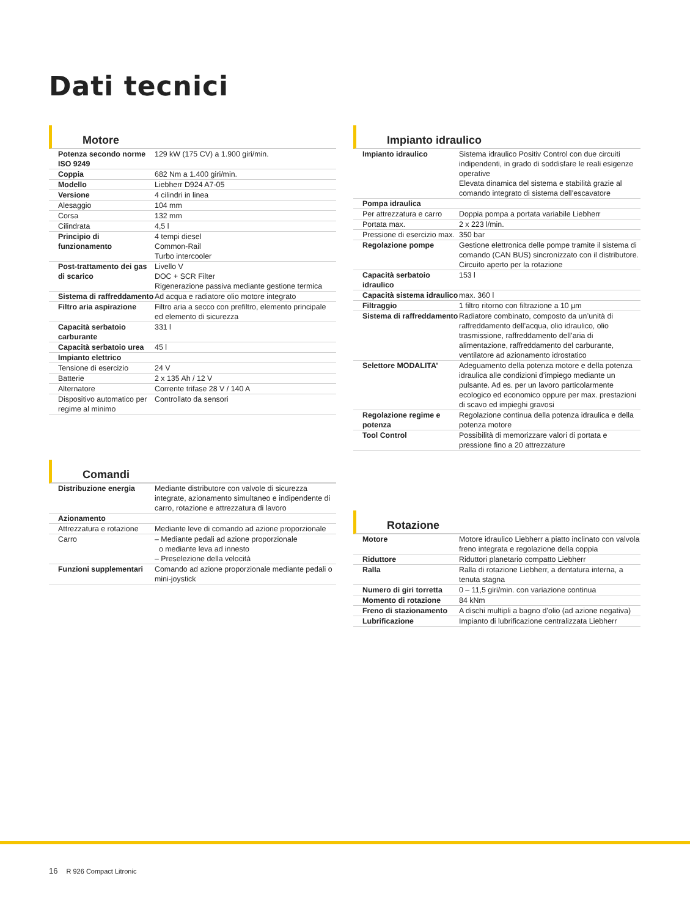Dati tecnici
Motore
| Potenza secondo norme ISO 9249 | 129 kW (175 CV) a 1.900 giri/min. |
| Coppia | 682 Nm a 1.400 giri/min. |
| Modello | Liebherr D924 A7-05 |
| Versione | 4 cilindri in linea |
| Alesaggio | 104 mm |
| Corsa | 132 mm |
| Cilindrata | 4,5 l |
| Principio di funzionamento | 4 tempi diesel Common-Rail Turbo intercooler |
| Post-trattamento dei gas di scarico | Livello V DOC + SCR Filter Rigenerazione passiva mediante gestione termica |
| Sistema di raffreddamento | Ad acqua e radiatore olio motore integrato |
| Filtro aria aspirazione | Filtro aria a secco con prefiltro, elemento principale ed elemento di sicurezza |
| Capacità serbatoio carburante | 331 l |
| Capacità serbatoio urea | 45 l |
| Impianto elettrico | |
| Tensione di esercizio | 24 V |
| Batterie | 2 x 135 Ah / 12 V |
| Alternatore | Corrente trifase 28 V / 140 A |
| Dispositivo automatico per regime al minimo | Controllato da sensori |
Comandi
| Distribuzione energia | Mediante distributore con valvole di sicurezza integrate, azionamento simultaneo e indipendente di carro, rotazione e attrezzatura di lavoro |
| Azionamento | |
| Attrezzatura e rotazione | Mediante leve di comando ad azione proporzionale |
| Carro | – Mediante pedali ad azione proporzionale o mediante leva ad innesto – Preselezione della velocità |
| Funzioni supplementari | Comando ad azione proporzionale mediante pedali o mini-joystick |
Impianto idraulico
| Impianto idraulico | Sistema idraulico Positiv Control con due circuiti indipendenti, in grado di soddisfare le reali esigenze operative Elevata dinamica del sistema e stabilità grazie al comando integrato di sistema dell’escavatore |
| Pompa idraulica | |
| Per attrezzatura e carro | Doppia pompa a portata variabile Liebherr |
| Portata max. | 2 x 223 l/min. |
| Pressione di esercizio max. | 350 bar |
| Regolazione pompe | Gestione elettronica delle pompe tramite il sistema di comando (CAN BUS) sincronizzato con il distributore. Circuito aperto per la rotazione |
| Capacità serbatoio idraulico | 153 l |
| Capacità sistema idraulico | max. 360 l |
| Filtraggio | 1 filtro ritorno con filtrazione a 10 µm |
| Sistema di raffreddamento | Radiatore combinato, composto da un’unità di raffreddamento dell’acqua, olio idraulico, olio trasmissione, raffreddamento dell’aria di alimentazione, raffreddamento del carburante, ventilatore ad azionamento idrostatico |
| Selettore MODALITA’ | Adeguamento della potenza motore e della potenza idraulica alle condizioni d’impiego mediante un pulsante. Ad es. per un lavoro particolarmente ecologico ed economico oppure per max. prestazioni di scavo ed impieghi gravosi |
| Regolazione regime e potenza | Regolazione continua della potenza idraulica e della potenza motore |
| Tool Control | Possibilità di memorizzare valori di portata e pressione fino a 20 attrezzature |
Rotazione
| Motore | Motore idraulico Liebherr a piatto inclinato con valvola freno integrata e regolazione della coppia |
| Riduttore | Riduttori planetario compatto Liebherr |
| Ralla | Ralla di rotazione Liebherr, a dentatura interna, a tenuta stagna |
| Numero di giri torretta | 0 – 11,5 giri/min. con variazione continua |
| Momento di rotazione | 84 kNm |
| Freno di stazionamento | A dischi multipli a bagno d’olio (ad azione negativa) |
| Lubrificazione | Impianto di lubrificazione centralizzata Liebherr |
16 R 926 Compact Litronic